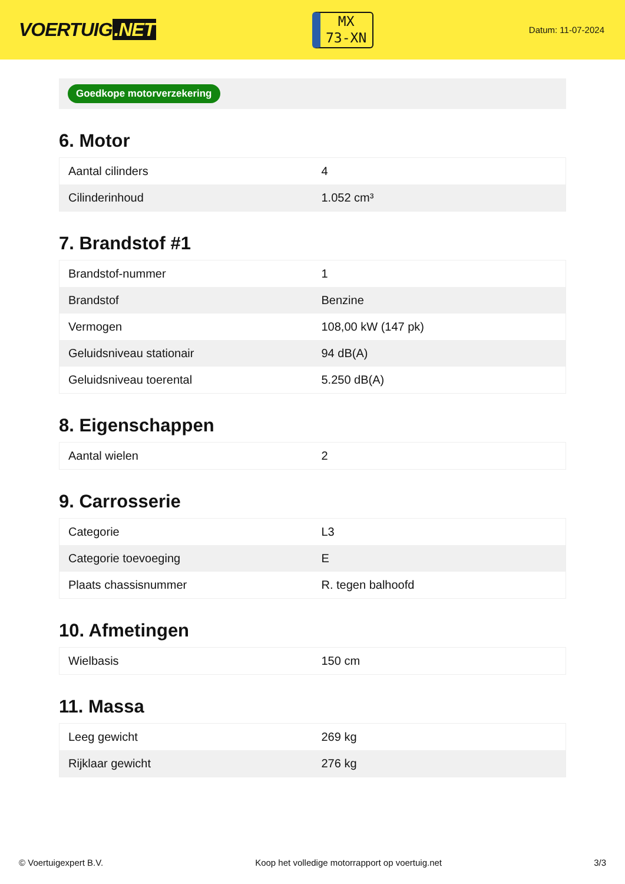VOERTUIG.NET
MX
73-XN
Datum: 11-07-2024
Goedkope motorverzekering
6. Motor
| Aantal cilinders | 4 |
| Cilinderinhoud | 1.052 cm³ |
7. Brandstof #1
| Brandstof-nummer | 1 |
| Brandstof | Benzine |
| Vermogen | 108,00 kW (147 pk) |
| Geluidsniveau stationair | 94 dB(A) |
| Geluidsniveau toerental | 5.250 dB(A) |
8. Eigenschappen
| Aantal wielen | 2 |
9. Carrosserie
| Categorie | L3 |
| Categorie toevoeging | E |
| Plaats chassisnummer | R. tegen balhoofd |
10. Afmetingen
| Wielbasis | 150 cm |
11. Massa
| Leeg gewicht | 269 kg |
| Rijklaar gewicht | 276 kg |
© Voertuigexpert B.V. Koop het volledige motorrapport op voertuig.net 3/3